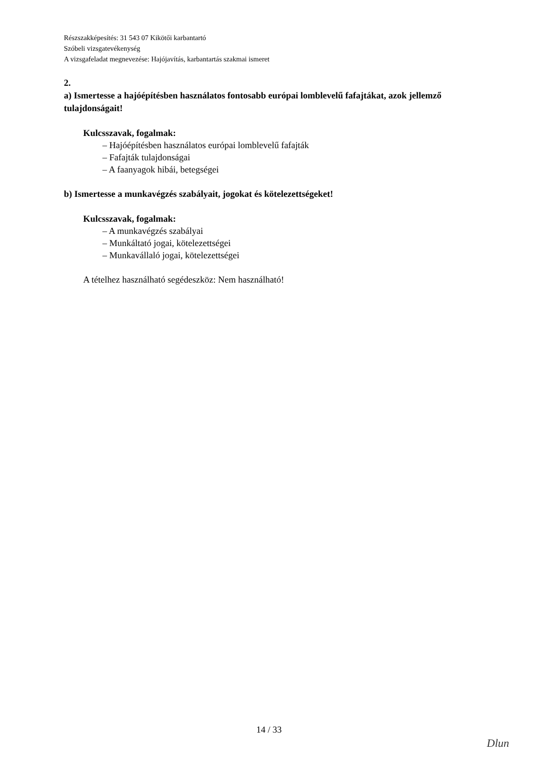Részszakképesítés: 31 543 07 Kikötői karbantartó
Szóbeli vizsgatevékenység
A vizsgafeladat megnevezése: Hajójavítás, karbantartás szakmai ismeret
2.
a) Ismertesse a hajóépítésben használatos fontosabb európai lomblevelű fafajtákat, azok jellemző tulajdonságait!
Kulcsszavak, fogalmak:
– Hajóépítésben használatos európai lomblevelű fafajták
– Fafajták tulajdonságai
– A faanyagok hibái, betegségei
b) Ismertesse a munkavégzés szabályait, jogokat és kötelezettségeket!
Kulcsszavak, fogalmak:
– A munkavégzés szabályai
– Munkáltató jogai, kötelezettségei
– Munkavállaló jogai, kötelezettségei
A tételhez használható segédeszköz: Nem használható!
14 / 33
Dlun